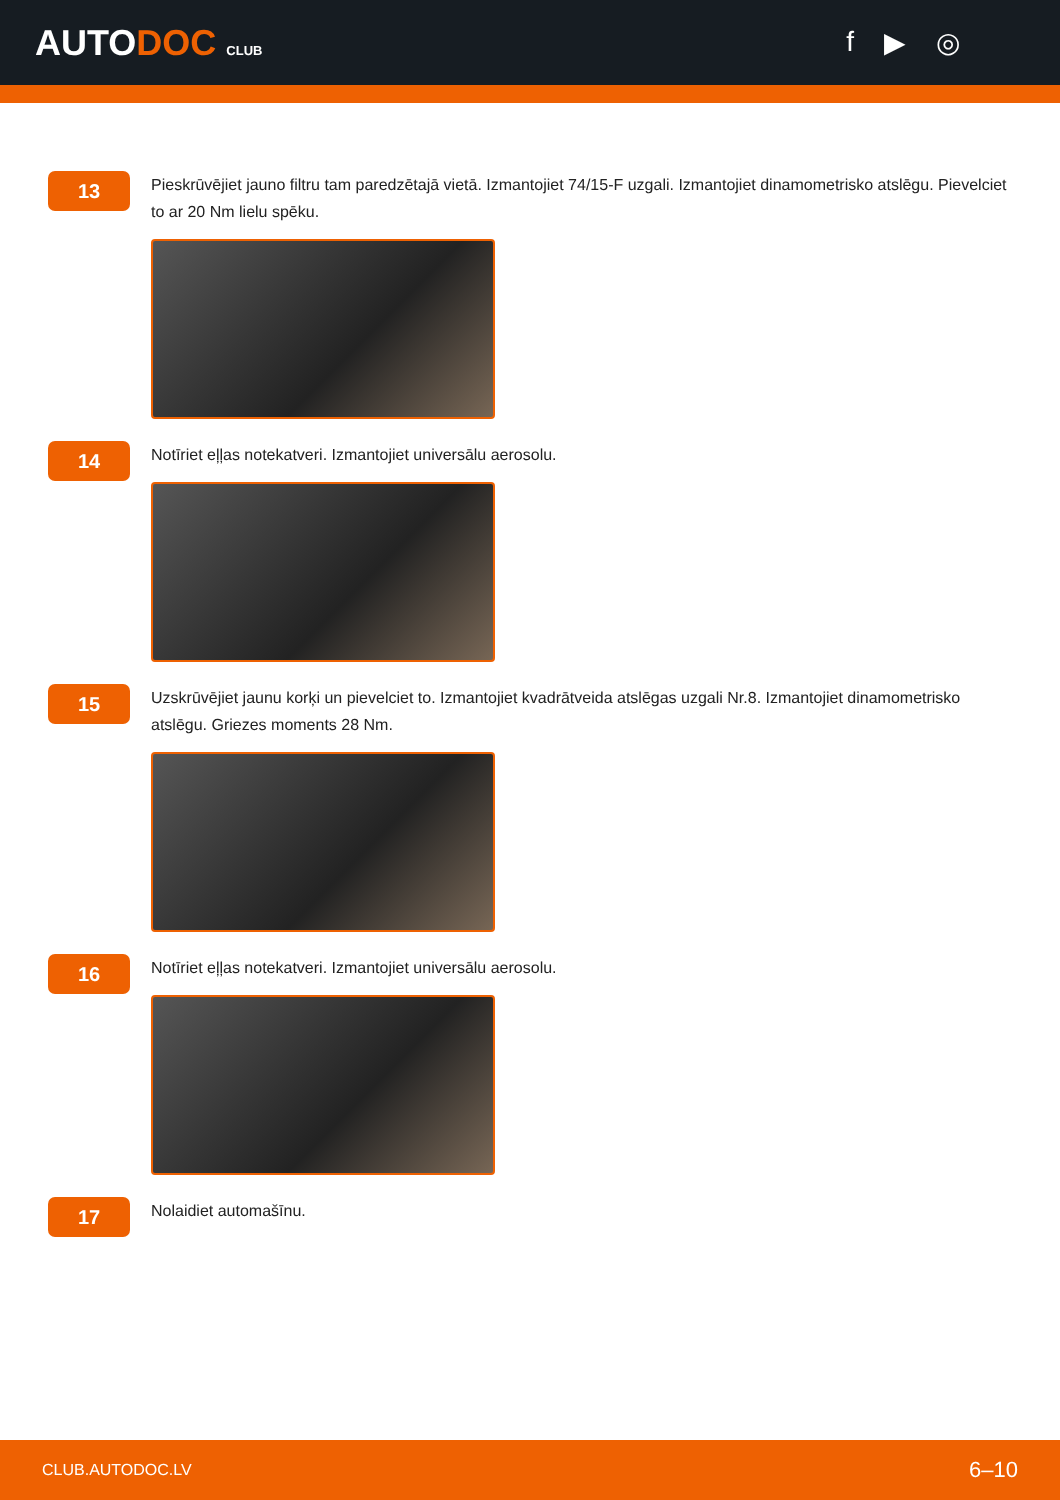AUTODOC CLUB
f ▶ ◎
13
Pieskrūvējiet jauno filtru tam paredzētajā vietā. Izmantojiet 74/15-F uzgali. Izmantojiet dinamometrisko atslēgu. Pievelciet to ar 20 Nm lielu spēku.
14
Notīriet eļļas notekatveri. Izmantojiet universālu aerosolu.
15
Uzskrūvējiet jaunu korķi un pievelciet to. Izmantojiet kvadrātveida atslēgas uzgali Nr.8. Izmantojiet dinamometrisko atslēgu. Griezes moments 28 Nm.
16
Notīriet eļļas notekatveri. Izmantojiet universālu aerosolu.
17
Nolaidiet automašīnu.
CLUB.AUTODOC.LV 6–10